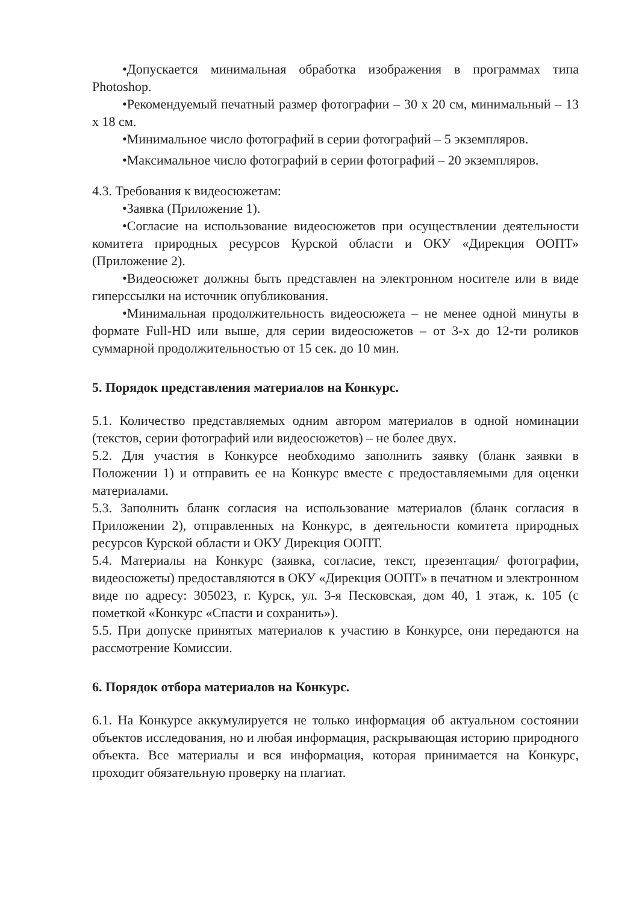•Допускается минимальная обработка изображения в программах типа Photoshop.
•Рекомендуемый печатный размер фотографии – 30 х 20 см, минимальный – 13 х 18 см.
•Минимальное число фотографий в серии фотографий – 5 экземпляров.
•Максимальное число фотографий в серии фотографий – 20 экземпляров.
4.3. Требования к видеосюжетам:
•Заявка (Приложение 1).
•Согласие на использование видеосюжетов при осуществлении деятельности комитета природных ресурсов Курской области и ОКУ «Дирекция ООПТ» (Приложение 2).
•Видеосюжет должны быть представлен на электронном носителе или в виде гиперссылки на источник опубликования.
•Минимальная продолжительность видеосюжета – не менее одной минуты в формате Full-HD или выше, для серии видеосюжетов – от 3-х до 12-ти роликов суммарной продолжительностью от 15 сек. до 10 мин.
5. Порядок представления материалов на Конкурс.
5.1. Количество представляемых одним автором материалов в одной номинации (текстов, серии фотографий или видеосюжетов) – не более двух.
5.2. Для участия в Конкурсе необходимо заполнить заявку (бланк заявки в Положении 1) и отправить ее на Конкурс вместе с предоставляемыми для оценки материалами.
5.3. Заполнить бланк согласия на использование материалов (бланк согласия в Приложении 2), отправленных на Конкурс, в деятельности комитета природных ресурсов Курской области и ОКУ Дирекция ООПТ.
5.4. Материалы на Конкурс (заявка, согласие, текст, презентация/ фотографии, видеосюжеты) предоставляются в ОКУ «Дирекция ООПТ» в печатном и электронном виде по адресу: 305023, г. Курск, ул. 3-я Песковская, дом 40, 1 этаж, к. 105 (с пометкой «Конкурс «Спасти и сохранить»).
5.5. При допуске принятых материалов к участию в Конкурсе, они передаются на рассмотрение Комиссии.
6. Порядок отбора материалов на Конкурс.
6.1. На Конкурсе аккумулируется не только информация об актуальном состоянии объектов исследования, но и любая информация, раскрывающая историю природного объекта. Все материалы и вся информация, которая принимается на Конкурс, проходит обязательную проверку на плагиат.